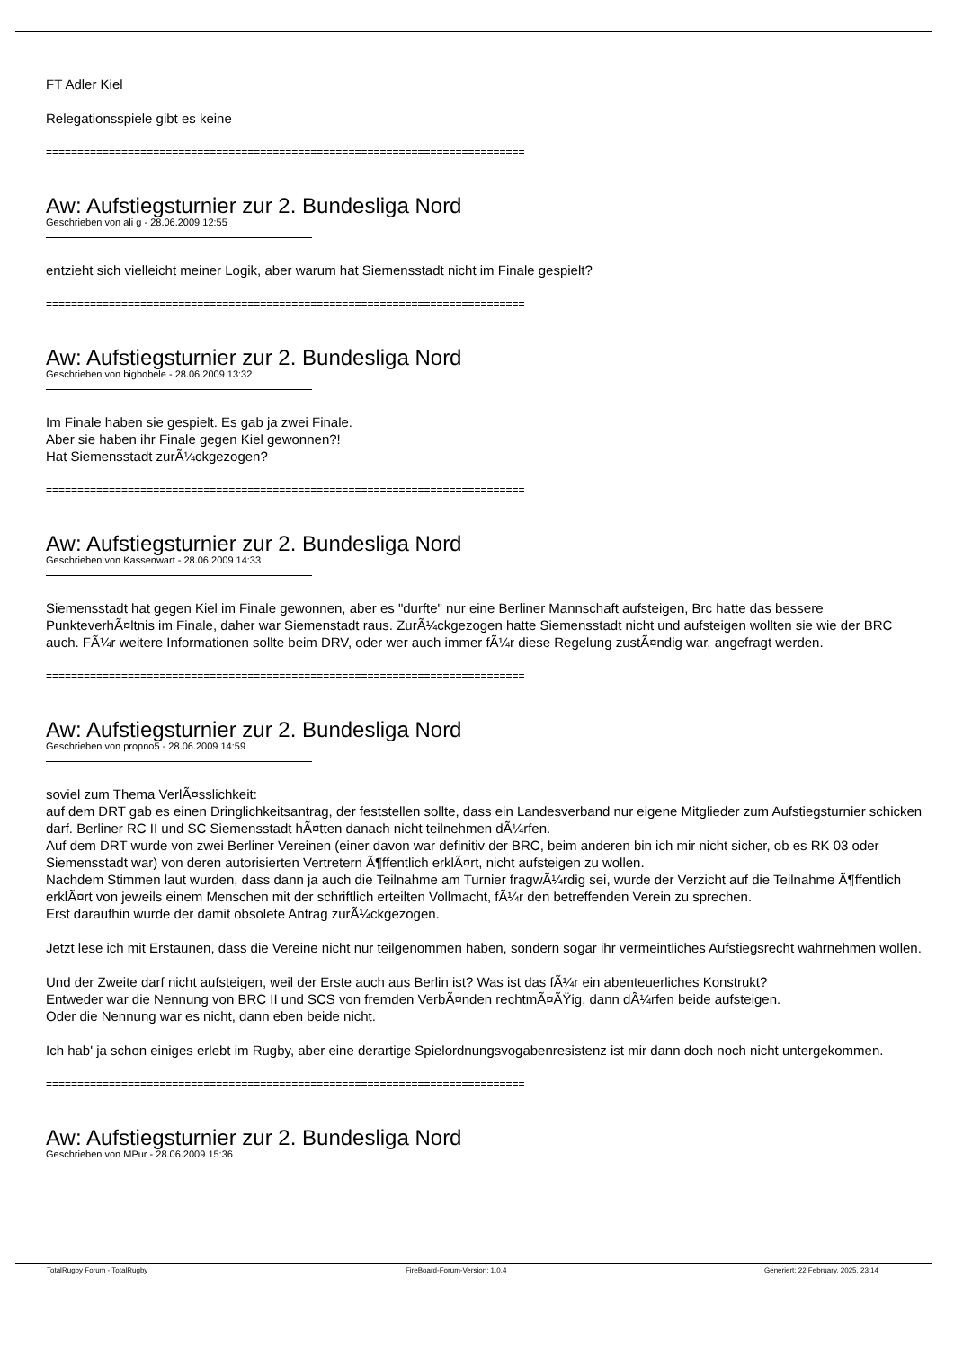FT Adler Kiel
Relegationsspiele gibt es keine
============================================================================
Aw: Aufstiegsturnier zur 2. Bundesliga Nord
Geschrieben von ali g - 28.06.2009 12:55
entzieht sich vielleicht meiner Logik, aber warum hat Siemensstadt nicht im Finale gespielt?
============================================================================
Aw: Aufstiegsturnier zur 2. Bundesliga Nord
Geschrieben von bigbobele - 28.06.2009 13:32
Im Finale haben sie gespielt. Es gab ja zwei Finale.
Aber sie haben ihr Finale gegen Kiel gewonnen?!
Hat Siemensstadt zurÃ¼ckgezogen?
============================================================================
Aw: Aufstiegsturnier zur 2. Bundesliga Nord
Geschrieben von Kassenwart - 28.06.2009 14:33
Siemensstadt hat gegen Kiel im Finale gewonnen, aber es "durfte" nur eine Berliner Mannschaft aufsteigen, Brc hatte das bessere PunkteverhÃ¤ltnis im Finale, daher war Siemenstadt raus. ZurÃ¼ckgezogen hatte Siemensstadt nicht und aufsteigen wollten sie wie der BRC auch. FÃ¼r weitere Informationen sollte beim DRV, oder wer auch immer fÃ¼r diese Regelung zustÃ¤ndig war, angefragt werden.
============================================================================
Aw: Aufstiegsturnier zur 2. Bundesliga Nord
Geschrieben von propno5 - 28.06.2009 14:59
soviel zum Thema VerlÃ¤sslichkeit:
auf dem DRT gab es einen Dringlichkeitsantrag, der feststellen sollte, dass ein Landesverband nur eigene Mitglieder zum Aufstiegsturnier schicken darf. Berliner RC II und SC Siemensstadt hÃ¤tten danach nicht teilnehmen dÃ¼rfen.
Auf dem DRT wurde von zwei Berliner Vereinen (einer davon war definitiv der BRC, beim anderen bin ich mir nicht sicher, ob es RK 03 oder Siemensstadt war) von deren autorisierten Vertretern Ã¶ffentlich erklÃ¤rt, nicht aufsteigen zu wollen.
Nachdem Stimmen laut wurden, dass dann ja auch die Teilnahme am Turnier fragwÃ¼rdig sei, wurde der Verzicht auf die Teilnahme Ã¶ffentlich erklÃ¤rt von jeweils einem Menschen mit der schriftlich erteilten Vollmacht, fÃ¼r den betreffenden Verein zu sprechen.
Erst daraufhin wurde der damit obsolete Antrag zurÃ¼ckgezogen.
Jetzt lese ich mit Erstaunen, dass die Vereine nicht nur teilgenommen haben, sondern sogar ihr vermeintliches Aufstiegsrecht wahrnehmen wollen.
Und der Zweite darf nicht aufsteigen, weil der Erste auch aus Berlin ist? Was ist das fÃ¼r ein abenteuerliches Konstrukt?
Entweder war die Nennung von BRC II und SCS von fremden VerbÃ¤nden rechtmÃ¤ÃŸig, dann dÃ¼rfen beide aufsteigen.
Oder die Nennung war es nicht, dann eben beide nicht.
Ich hab' ja schon einiges erlebt im Rugby, aber eine derartige Spielordnungsvogabenresistenz ist mir dann doch noch nicht untergekommen.
============================================================================
Aw: Aufstiegsturnier zur 2. Bundesliga Nord
Geschrieben von MPur - 28.06.2009 15:36
TotalRugby Forum - TotalRugby FireBoard-Forum-Version: 1.0.4 Generiert: 22 February, 2025, 23:14